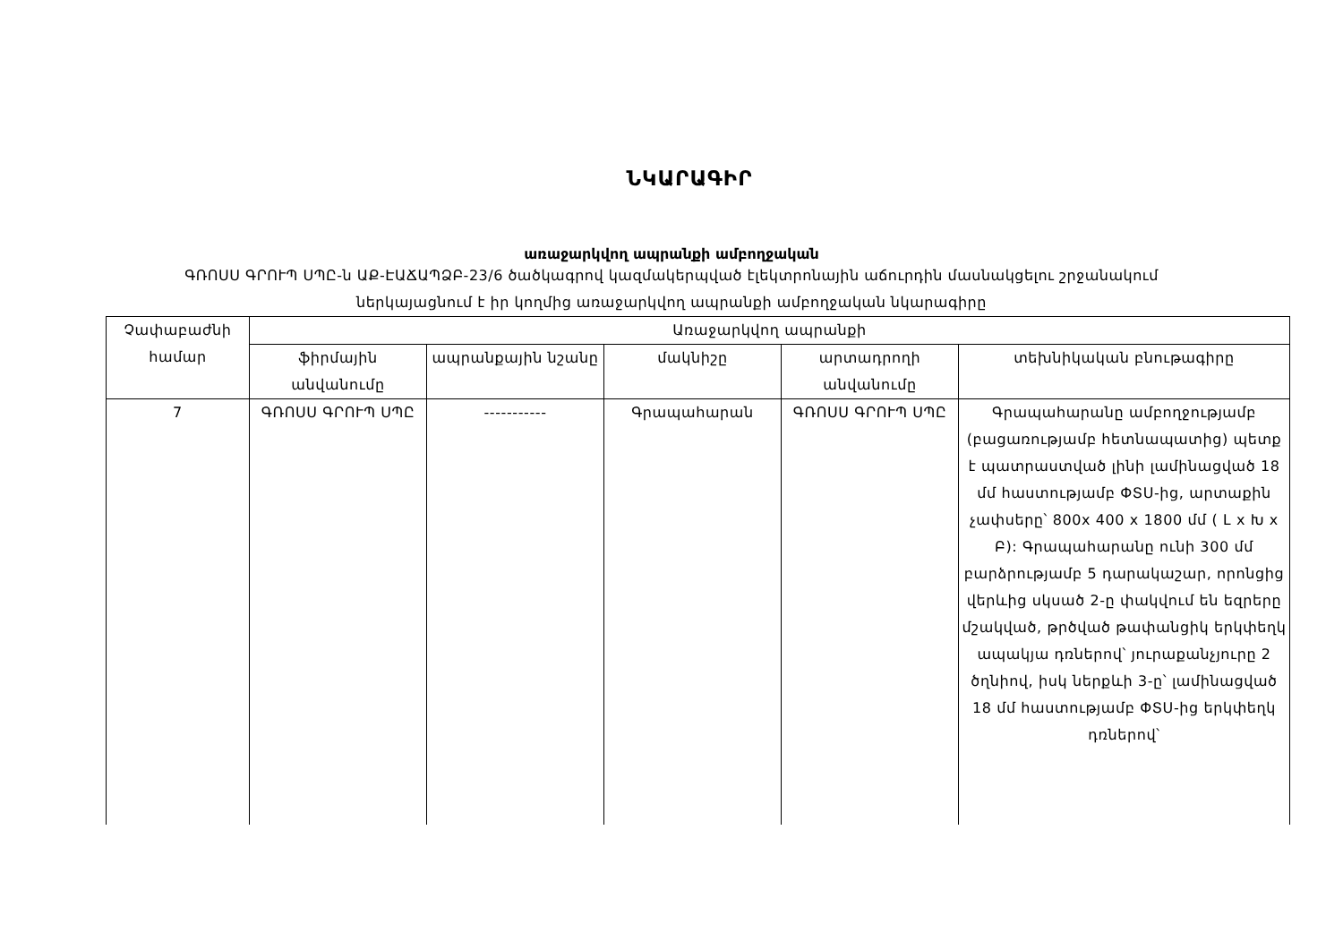ՆԿԱՐԱԳԻՐ
առաջարկվող ապրանքի ամբողջական
ԳՌՈՍՍ ԳՐՈՒՊ ՍՊԸ-ն ԱՔ-ԷԱՃԱՊՁԲ-23/6 ծածկագրով կազմակերպված էլեկտրոնային աճուրդին մասնակցելու շրջանակում
ներկայացնում է իր կողմից առաջարկվող ապրանքի ամբողջական նկարագիրը
| Չափաբաժնի համար | Առաջարկվող ապրանքի | | | | |
| --- | --- | --- | --- | --- | --- |
| | ֆիրմային անվանումը | ապրանքային նշանը | մակնիշը | արտադրողի անվանումը | տեխնիկական բնութագիրը |
| 7 | ԳՌՈՍՍ ԳՐՈՒՊ ՍՊԸ | ----------- | Գրապահարան | ԳՌՈՍՍ ԳՐՈՒՊ ՍՊԸ | Գրապահարանը ամբողջությամբ (բացառությամբ հետնապատից) պետք է պատրաստված լինի լամինացված 18 մմ հաստությամբ ՓՏՍ-ից, արտաքին չափսերը՝ 800x 400 x 1800 մմ ( Լ x Խ x Բ): Գրապահարանը ունի 300 մմ բարձրությամբ 5 դարակաշար, որոնցից վերևից սկսած 2-ը փակվում են եզրերը մշակված, թրծված թափանցիկ երկփեղկ ապակյա դռներով՝ յուրաքանչյուրը 2 ծղնիով, իսկ ներքևի 3-ը՝ լամինացված 18 մմ հաստությամբ ՓՏՍ-ից երկփեղկ դռներով՝ |